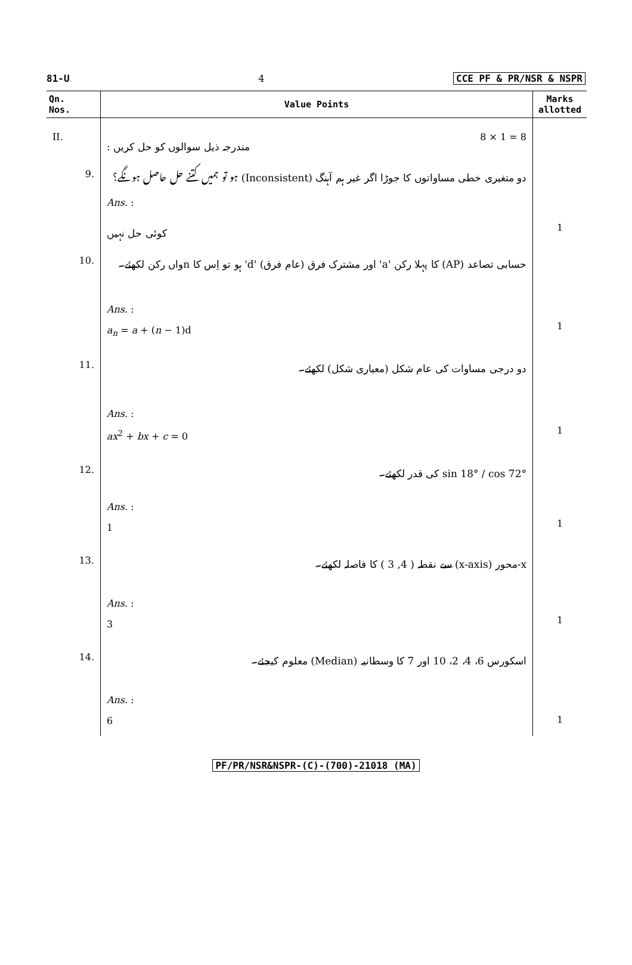81-U 4 CCE PF & PR/NSR & NSPR
| Qn. Nos. | Value Points | Marks allotted |
| --- | --- | --- |
| II. | مندرجہ ذیل سوالوں کو حل کریں : 8 × 1 = 8 | |
| 9. | دو متغیری خطی مساواتوں کا جوڑا اگر غیر ہم آہنگ (Inconsistent) ہو تو ہمیں کتنے حل حاصل ہونگے؟ Ans. : کوئی حل نہیں | 1 |
| 10. | حسابی تصاعد (AP) کا پہلا رکن 'a' اور مشترک فرق (عام فرق) 'd' ہو تو اِس کا nواں رکن لکھئے۔ Ans. : a<sub>n</sub> = a + ( n − 1)d | 1 |
| 11. | دو درجی مساوات کی عام شکل (معیاری شکل) لکھئے۔ Ans. : ax<sup>2</sup> + bx + c = 0 | 1 |
| 12. | sin 18° / cos 72° کی قدر لکھئے۔ Ans. : 1 | 1 |
| 13. | x-محور (x-axis) سے نقطہ ( 4, 3 ) کا فاصلہ لکھئے۔ Ans. : 3 | 1 |
| 14. | اسکورس 6، 4، 2، 10 اور 7 کا وسطانیہ (Median) معلوم کیجئے۔ Ans. : 6 | 1 |
PF/PR/NSR&NSPR-(C)-(700)-21018 (MA)